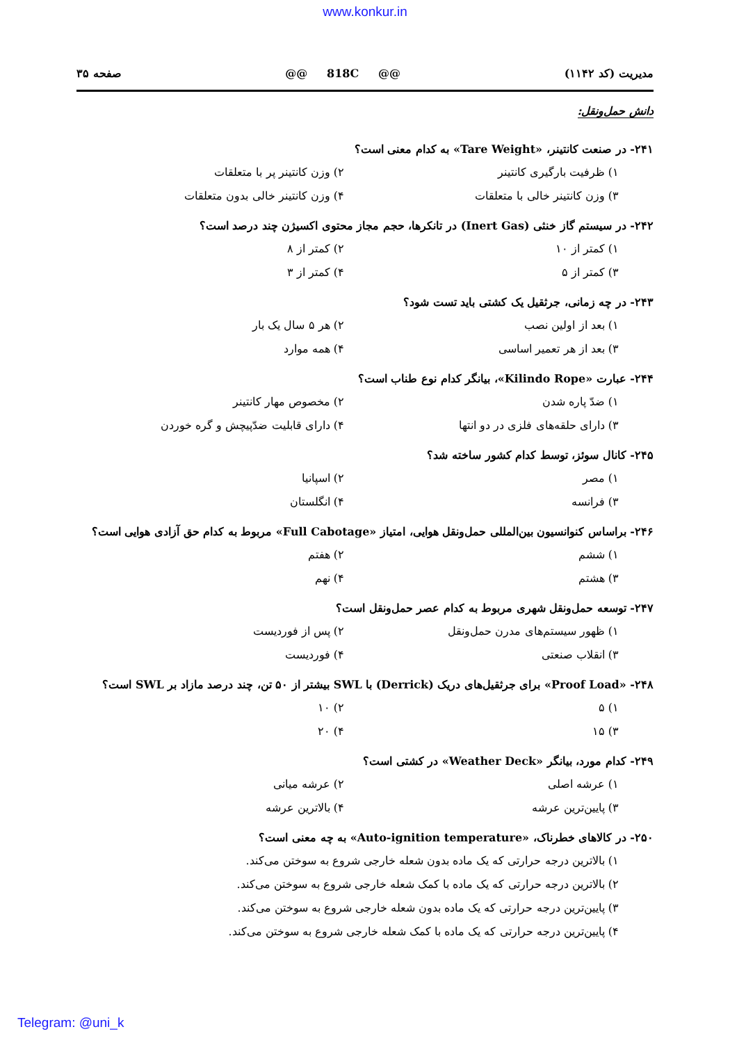www.konkur.in
مدیریت (کد ۱۱۴۲) @@ 818C @@ صفحه ۳۵
دانش حمل‌ونقل:
۲۴۱- در صنعت کانتینر، «Tare Weight» به کدام معنی است؟
۱) ظرفیت بارگیری کانتینر ۲) وزن کانتینر پر با متعلقات
۳) وزن کانتینر خالی با متعلقات ۴) وزن کانتینر خالی بدون متعلقات
۲۴۲- در سیستم گاز خنثی (Inert Gas) در تانکرها، حجم مجاز محتوی اکسیژن چند درصد است؟
۱) کمتر از ۱۰ ۲) کمتر از ۸
۳) کمتر از ۵ ۴) کمتر از ۳
۲۴۳- در چه زمانی، جرثقیل یک کشتی باید تست شود؟
۱) بعد از اولین نصب ۲) هر ۵ سال یک بار
۳) بعد از هر تعمیر اساسی ۴) همه موارد
۲۴۴- عبارت «Kilindo Rope»، بیانگر کدام نوع طناب است؟
۱) ضدّ پاره شدن ۲) مخصوص مهار کانتینر
۳) دارای حلقه‌های فلزی در دو انتها ۴) دارای قابلیت ضدّپیچش و گره خوردن
۲۴۵- کانال سوئز، توسط کدام کشور ساخته شد؟
۱) مصر ۲) اسپانیا
۳) فرانسه ۴) انگلستان
۲۴۶- براساس کنوانسیون بین‌المللی حمل‌ونقل هوایی، امتیاز «Full Cabotage» مربوط به کدام حق آزادی هوایی است؟
۱) ششم ۲) هفتم
۳) هشتم ۴) نهم
۲۴۷- توسعه حمل‌ونقل شهری مربوط به کدام عصر حمل‌ونقل است؟
۱) ظهور سیستم‌های مدرن حمل‌ونقل ۲) پس از فوردیست
۳) انقلاب صنعتی ۴) فوردیست
۲۴۸- «Proof Load» برای جرثقیل‌های دریک (Derrick) با SWL بیشتر از ۵۰ تن، چند درصد مازاد بر SWL است؟
۱) ۵ ۲) ۱۰
۳) ۱۵ ۴) ۲۰
۲۴۹- کدام مورد، بیانگر «Weather Deck» در کشتی است؟
۱) عرشه اصلی ۲) عرشه میانی
۳) پایین‌ترین عرشه ۴) بالاترین عرشه
۲۵۰- در کالاهای خطرناک، «Auto-ignition temperature» به چه معنی است؟
۱) بالاترین درجه حرارتی که یک ماده بدون شعله خارجی شروع به سوختن می‌کند.
۲) بالاترین درجه حرارتی که یک ماده با کمک شعله خارجی شروع به سوختن می‌کند.
۳) پایین‌ترین درجه حرارتی که یک ماده بدون شعله خارجی شروع به سوختن می‌کند.
۴) پایین‌ترین درجه حرارتی که یک ماده با کمک شعله خارجی شروع به سوختن می‌کند.
Telegram: @uni_k